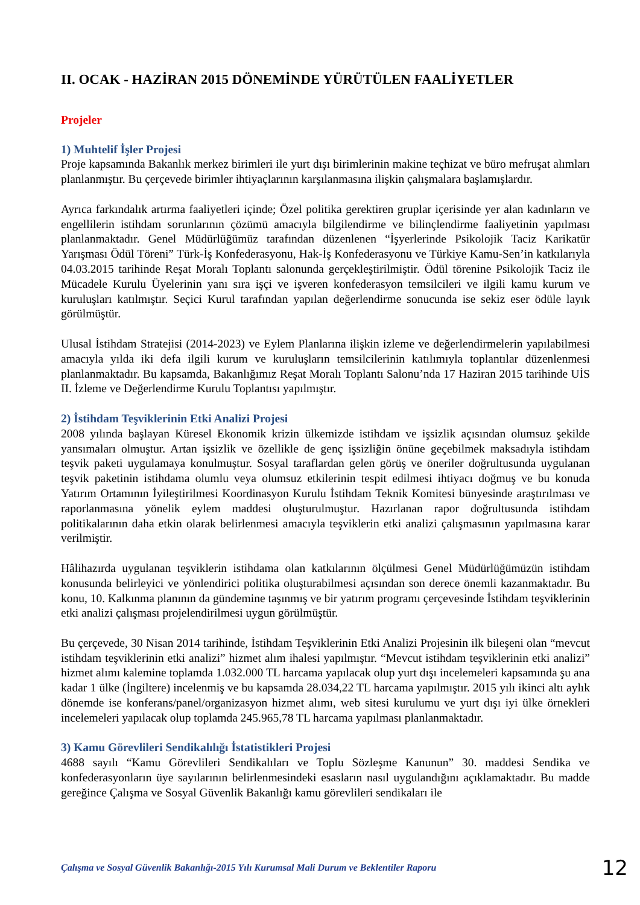II. OCAK - HAZİRAN 2015 DÖNEMİNDE YÜRÜTÜLEN FAALİYETLER
Projeler
1) Muhtelif İşler Projesi
Proje kapsamında Bakanlık merkez birimleri ile yurt dışı birimlerinin makine teçhizat ve büro mefruşat alımları planlanmıştır. Bu çerçevede birimler ihtiyaçlarının karşılanmasına ilişkin çalışmalara başlamışlardır.
Ayrıca farkındalık artırma faaliyetleri içinde; Özel politika gerektiren gruplar içerisinde yer alan kadınların ve engellilerin istihdam sorunlarının çözümü amacıyla bilgilendirme ve bilinçlendirme faaliyetinin yapılması planlanmaktadır. Genel Müdürlüğümüz tarafından düzenlenen “İşyerlerinde Psikolojik Taciz Karikatür Yarışması Ödül Töreni” Türk-İş Konfederasyonu, Hak-İş Konfederasyonu ve Türkiye Kamu-Sen’in katkılarıyla 04.03.2015 tarihinde Reşat Moralı Toplantı salonunda gerçekleştirilmiştir. Ödül törenine Psikolojik Taciz ile Mücadele Kurulu Üyelerinin yanı sıra işçi ve işveren konfederasyon temsilcileri ve ilgili kamu kurum ve kuruluşları katılmıştır. Seçici Kurul tarafından yapılan değerlendirme sonucunda ise sekiz eser ödüle layık görülmüştür.
Ulusal İstihdam Stratejisi (2014-2023) ve Eylem Planlarına ilişkin izleme ve değerlendirmelerin yapılabilmesi amacıyla yılda iki defa ilgili kurum ve kuruluşların temsilcilerinin katılımıyla toplantılar düzenlenmesi planlanmaktadır. Bu kapsamda, Bakanlığımız Reşat Moralı Toplantı Salonu’nda 17 Haziran 2015 tarihinde UİS II. İzleme ve Değerlendirme Kurulu Toplantısı yapılmıştır.
2) İstihdam Teşviklerinin Etki Analizi Projesi
2008 yılında başlayan Küresel Ekonomik krizin ülkemizde istihdam ve işsizlik açısından olumsuz şekilde yansımaları olmuştur. Artan işsizlik ve özellikle de genç işsizliğin önüne geçebilmek maksadıyla istihdam teşvik paketi uygulamaya konulmuştur. Sosyal taraflardan gelen görüş ve öneriler doğrultusunda uygulanan teşvik paketinin istihdama olumlu veya olumsuz etkilerinin tespit edilmesi ihtiyacı doğmuş ve bu konuda Yatırım Ortamının İyileştirilmesi Koordinasyon Kurulu İstihdam Teknik Komitesi bünyesinde araştırılması ve raporlanmasına yönelik eylem maddesi oluşturulmuştur. Hazırlanan rapor doğrultusunda istihdam politikalarının daha etkin olarak belirlenmesi amacıyla teşviklerin etki analizi çalışmasının yapılmasına karar verilmiştir.
Hâlihazırda uygulanan teşviklerin istihdama olan katkılarının ölçülmesi Genel Müdürlüğümüzün istihdam konusunda belirleyici ve yönlendirici politika oluşturabilmesi açısından son derece önemli kazanmaktadır. Bu konu, 10. Kalkınma planının da gündemine taşınmış ve bir yatırım programı çerçevesinde İstihdam teşviklerinin etki analizi çalışması projelendirilmesi uygun görülmüştür.
Bu çerçevede, 30 Nisan 2014 tarihinde, İstihdam Teşviklerinin Etki Analizi Projesinin ilk bileşeni olan “mevcut istihdam teşviklerinin etki analizi” hizmet alım ihalesi yapılmıştır. “Mevcut istihdam teşviklerinin etki analizi” hizmet alımı kalemine toplamda 1.032.000 TL harcama yapılacak olup yurt dışı incelemeleri kapsamında şu ana kadar 1 ülke (İngiltere) incelenmiş ve bu kapsamda 28.034,22 TL harcama yapılmıştır. 2015 yılı ikinci altı aylık dönemde ise konferans/panel/organizasyon hizmet alımı, web sitesi kurulumu ve yurt dışı iyi ülke örnekleri incelemeleri yapılacak olup toplamda 245.965,78 TL harcama yapılması planlanmaktadır.
3) Kamu Görevlileri Sendikalılığı İstatistikleri Projesi
4688 sayılı “Kamu Görevlileri Sendikalıları ve Toplu Sözleşme Kanunun” 30. maddesi Sendika ve konfederasyonların üye sayılarının belirlenmesindeki esasların nasıl uygulandığını açıklamaktadır. Bu madde gereğince Çalışma ve Sosyal Güvenlik Bakanlığı kamu görevlileri sendikaları ile
Çalışma ve Sosyal Güvenlik Bakanlığı-2015 Yılı Kurumsal Mali Durum ve Beklentiler Raporu 12